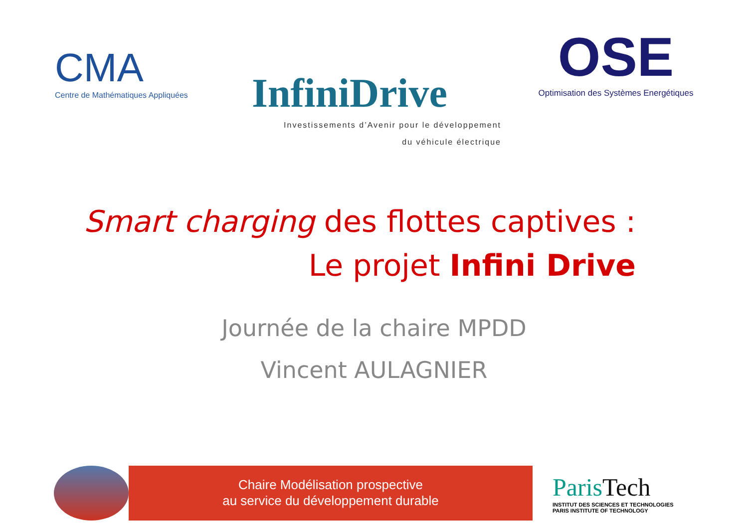CMA
Centre de Mathématiques Appliquées
InfiniDrive
Investissements d’Avenir pour le développement
du véhicule électrique
OSE
Optimisation des Systèmes Energétiques
Smart charging des flottes captives :
Le projet Infini Drive
Journée de la chaire MPDD
Vincent AULAGNIER
Chaire Modélisation prospective
au service du développement durable
Paris Tech
INSTITUT DES SCIENCES ET TECHNOLOGIES
PARIS INSTITUTE OF TECHNOLOGY